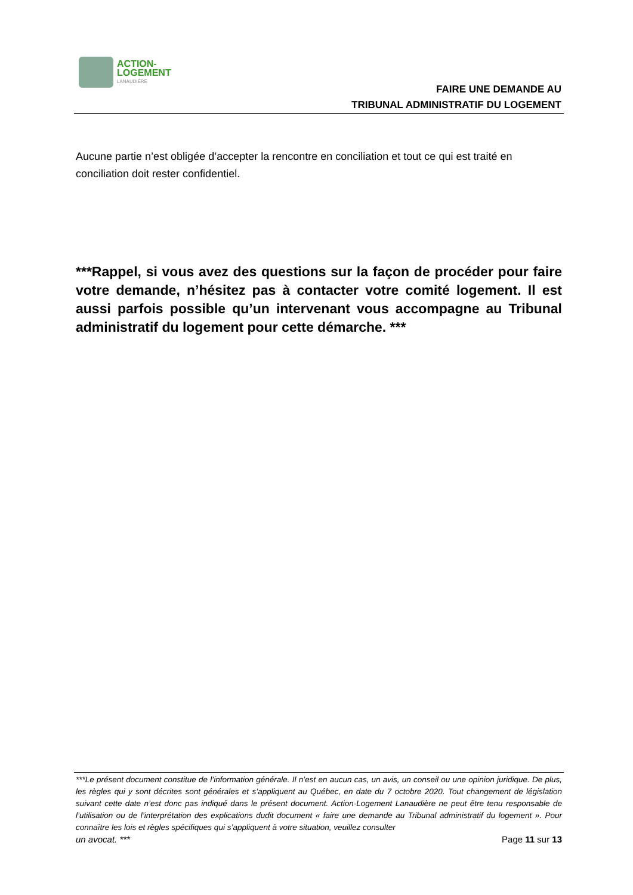ACTION-
LOGEMENT
LANAUDIÈRE
FAIRE UNE DEMANDE AU
TRIBUNAL ADMINISTRATIF DU LOGEMENT
Aucune partie n’est obligée d’accepter la rencontre en conciliation et tout ce qui est traité en conciliation doit rester confidentiel.
***Rappel, si vous avez des questions sur la façon de procéder pour faire votre demande, n’hésitez pas à contacter votre comité logement. Il est aussi parfois possible qu’un intervenant vous accompagne au Tribunal administratif du logement pour cette démarche. ***
***Le présent document constitue de l’information générale. Il n’est en aucun cas, un avis, un conseil ou une opinion juridique. De plus, les règles qui y sont décrites sont générales et s’appliquent au Québec, en date du 7 octobre 2020. Tout changement de législation suivant cette date n’est donc pas indiqué dans le présent document. Action-Logement Lanaudière ne peut être tenu responsable de l’utilisation ou de l’interprétation des explications dudit document « faire une demande au Tribunal administratif du logement ». Pour connaître les lois et règles spécifiques qui s’appliquent à votre situation, veuillez consulter
un avocat. *** Page 11 sur 13